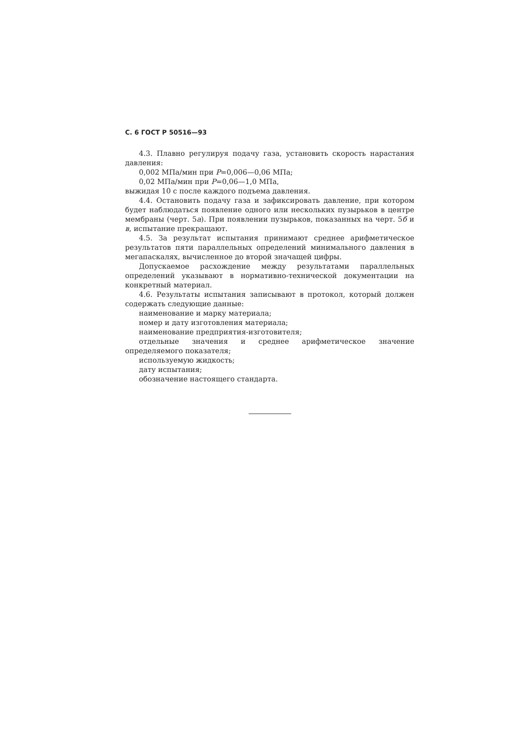С. 6 ГОСТ Р 50516—93
4.3. Плавно регулируя подачу газа, установить скорость нарастания давления:
0,002 МПа/мин при P=0,006—0,06 МПа;
0,02 МПа/мин при P=0,06—1,0 МПа,
выжидая 10 с после каждого подъема давления.
4.4. Остановить подачу газа и зафиксировать давление, при котором будет наблюдаться появление одного или нескольких пузырьков в центре мембраны (черт. 5а). При появлении пузырьков, показанных на черт. 5б и в, испытание прекращают.
4.5. За результат испытания принимают среднее арифметическое результатов пяти параллельных определений минимального давления в мегапаскалях, вычисленное до второй значащей цифры.
Допускаемое расхождение между результатами параллельных определений указывают в нормативно-технической документации на конкретный материал.
4.6. Результаты испытания записывают в протокол, который должен содержать следующие данные:
наименование и марку материала;
номер и дату изготовления материала;
наименование предприятия-изготовителя;
отдельные значения и среднее арифметическое значение определяемого показателя;
используемую жидкость;
дату испытания;
обозначение настоящего стандарта.